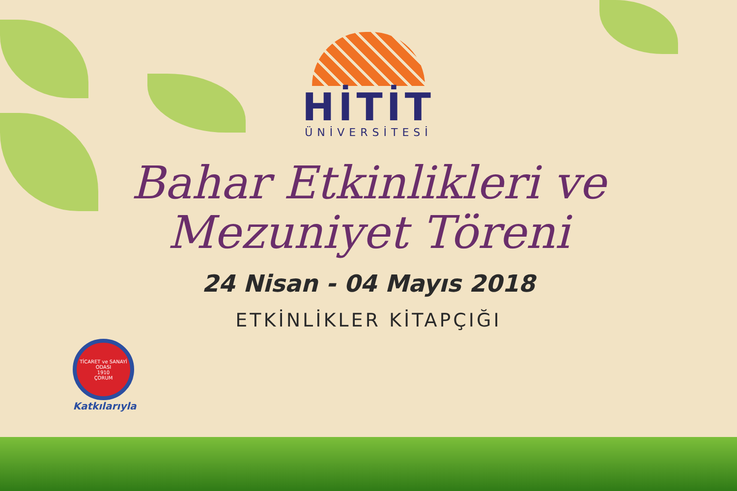HİTİT
ÜNİVERSİTESİ
Bahar Etkinlikleri ve
Mezuniyet Töreni
24 Nisan - 04 Mayıs 2018
ETKİNLİKLER KİTAPÇIĞI
TİCARET ve SANAYİ ODASI
1910
ÇORUM
Katkılarıyla